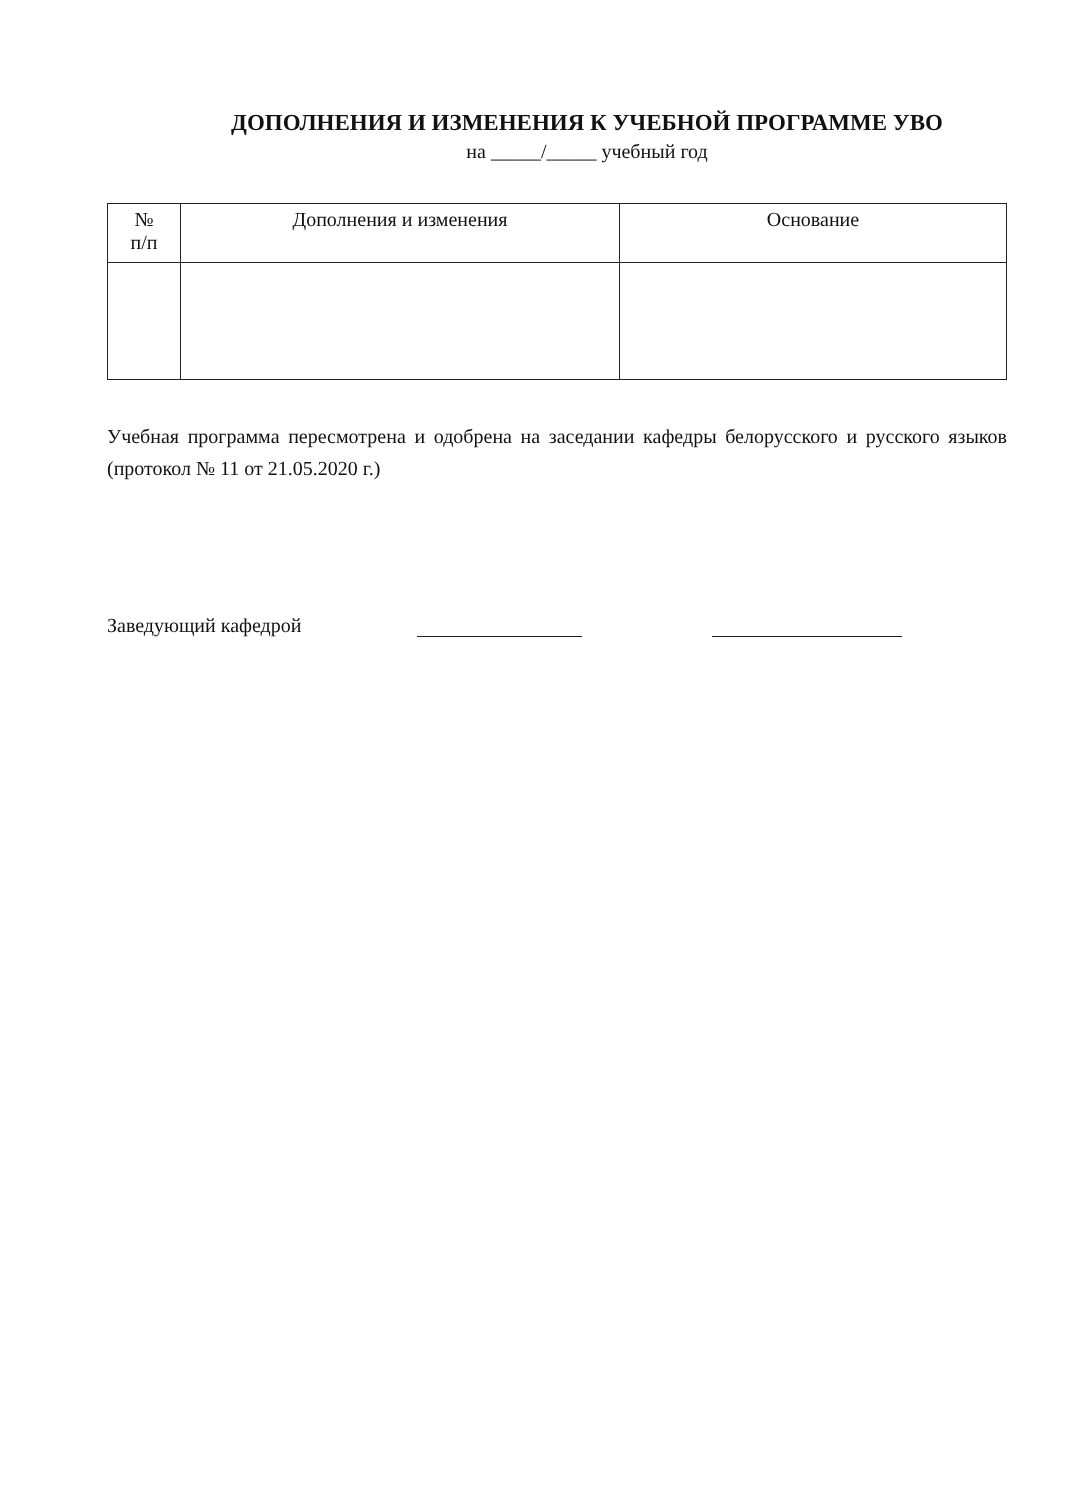ДОПОЛНЕНИЯ И ИЗМЕНЕНИЯ К УЧЕБНОЙ ПРОГРАММЕ УВО
на _____/_____ учебный год
| № п/п | Дополнения и изменения | Основание |
| --- | --- | --- |
Учебная программа пересмотрена и одобрена на заседании кафедры белорусского и русского языков (протокол № 11 от 21.05.2020 г.)
Заведующий кафедрой